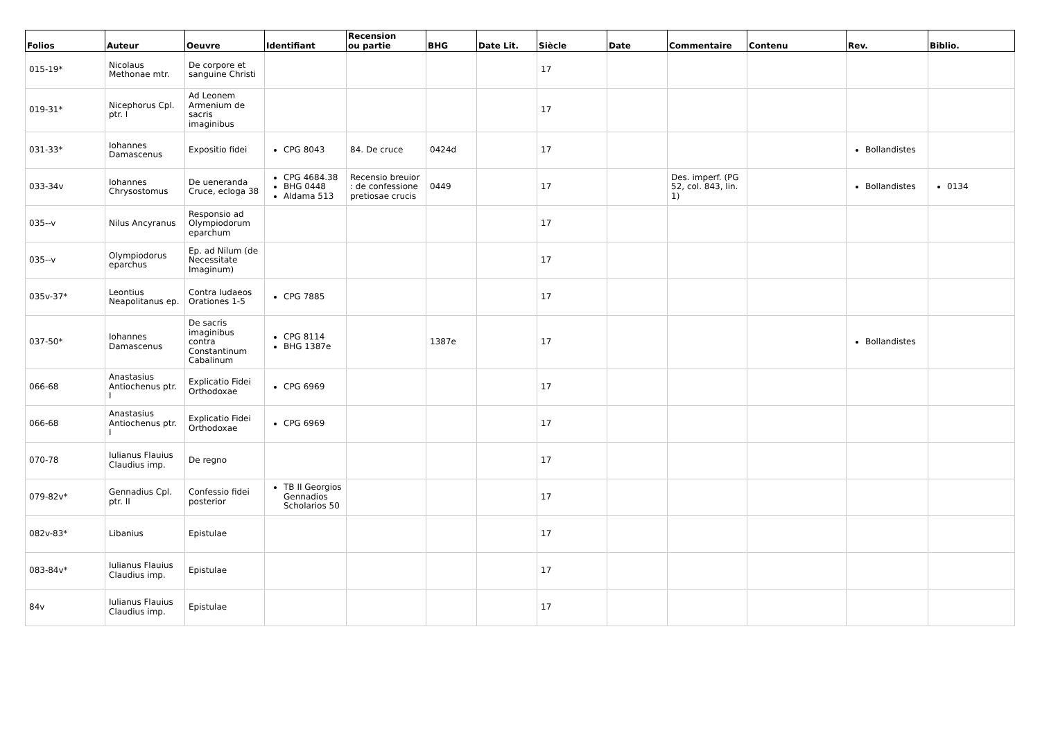| Folios | Auteur | Oeuvre | Identifiant | Recension ou partie | BHG | Date Lit. | Siècle | Date | Commentaire | Contenu | Rev. | Biblio. |
| --- | --- | --- | --- | --- | --- | --- | --- | --- | --- | --- | --- | --- |
| 015-19* | Nicolaus Methonae mtr. | De corpore et sanguine Christi | | | | | 17 | | | | | |
| 019-31* | Nicephorus Cpl. ptr. I | Ad Leonem Armenium de sacris imaginibus | | | | | 17 | | | | | |
| 031-33* | Iohannes Damascenus | Expositio fidei | CPG 8043 | 84. De cruce | 0424d | | 17 | | | | Bollandistes | |
| 033-34v | Iohannes Chrysostomus | De ueneranda Cruce, ecloga 38 | CPG 4684.38 BHG 0448 Aldama 513 | Recensio breuior : de confessione pretiosae crucis | 0449 | | 17 | | Des. imperf. (PG 52, col. 843, lin. 1) | | Bollandistes | 0134 |
| 035--v | Nilus Ancyranus | Responsio ad Olympiodorum eparchum | | | | | 17 | | | | | |
| 035--v | Olympiodorus eparchus | Ep. ad Nilum (de Necessitate Imaginum) | | | | | 17 | | | | | |
| 035v-37* | Leontius Neapolitanus ep. | Contra Iudaeos Orationes 1-5 | CPG 7885 | | | | 17 | | | | | |
| 037-50* | Iohannes Damascenus | De sacris imaginibus contra Constantinum Cabalinum | CPG 8114 BHG 1387e | | 1387e | | 17 | | | | Bollandistes | |
| 066-68 | Anastasius Antiochenus ptr. I | Explicatio Fidei Orthodoxae | CPG 6969 | | | | 17 | | | | | |
| 066-68 | Anastasius Antiochenus ptr. I | Explicatio Fidei Orthodoxae | CPG 6969 | | | | 17 | | | | | |
| 070-78 | Iulianus Flauius Claudius imp. | De regno | | | | | 17 | | | | | |
| 079-82v* | Gennadius Cpl. ptr. II | Confessio fidei posterior | TB II Georgios Gennadios Scholarios 50 | | | | 17 | | | | | |
| 082v-83* | Libanius | Epistulae | | | | | 17 | | | | | |
| 083-84v* | Iulianus Flauius Claudius imp. | Epistulae | | | | | 17 | | | | | |
| 84v | Iulianus Flauius Claudius imp. | Epistulae | | | | | 17 | | | | | |